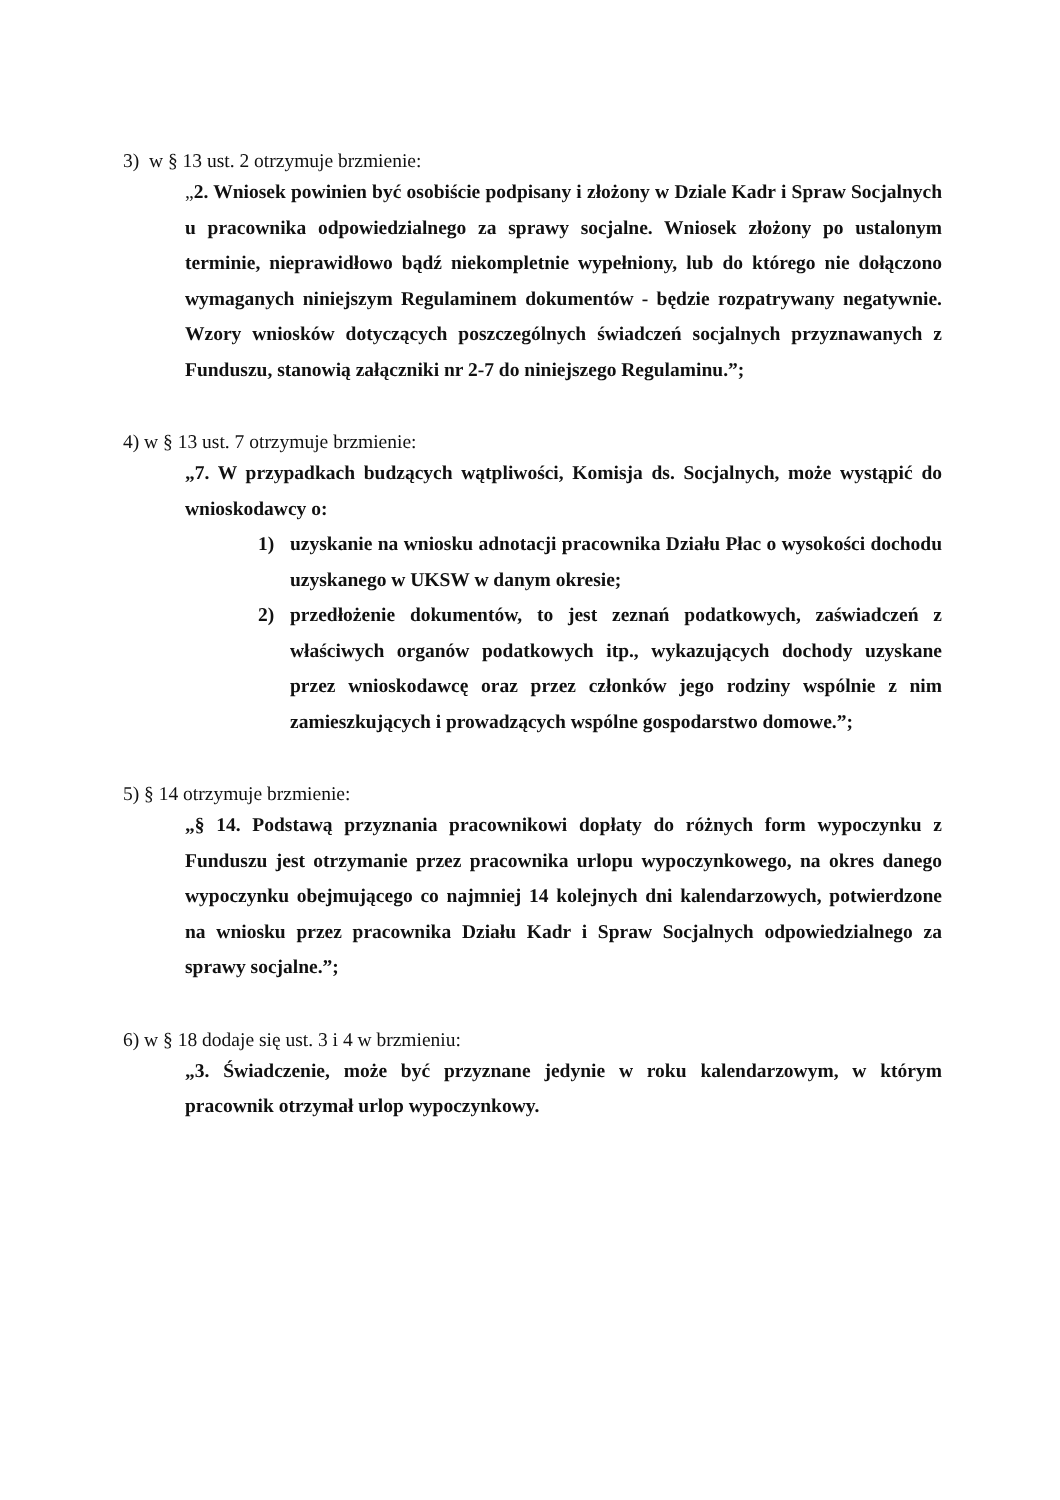3) w § 13 ust. 2 otrzymuje brzmienie:
„2. Wniosek powinien być osobiście podpisany i złożony w Dziale Kadr i Spraw Socjalnych u pracownika odpowiedzialnego za sprawy socjalne. Wniosek złożony po ustalonym terminie, nieprawidłowo bądź niekompletnie wypełniony, lub do którego nie dołączono wymaganych niniejszym Regulaminem dokumentów - będzie rozpatrywany negatywnie. Wzory wniosków dotyczących poszczególnych świadczeń socjalnych przyznawanych z Funduszu, stanowią załączniki nr 2-7 do niniejszego Regulaminu.”;
4) w § 13 ust. 7 otrzymuje brzmienie:
„7. W przypadkach budzących wątpliwości, Komisja ds. Socjalnych, może wystąpić do wnioskodawcy o:
1) uzyskanie na wniosku adnotacji pracownika Działu Płac o wysokości dochodu uzyskanego w UKSW w danym okresie;
2) przedłożenie dokumentów, to jest zeznań podatkowych, zaświadczeń z właściwych organów podatkowych itp., wykazujących dochody uzyskane przez wnioskodawcę oraz przez członków jego rodziny wspólnie z nim zamieszkujących i prowadzących wspólne gospodarstwo domowe.”;
5) § 14 otrzymuje brzmienie:
„§ 14. Podstawą przyznania pracownikowi dopłaty do różnych form wypoczynku z Funduszu jest otrzymanie przez pracownika urlopu wypoczynkowego, na okres danego wypoczynku obejmującego co najmniej 14 kolejnych dni kalendarzowych, potwierdzone na wniosku przez pracownika Działu Kadr i Spraw Socjalnych odpowiedzialnego za sprawy socjalne.”;
6) w § 18 dodaje się ust. 3 i 4 w brzmieniu:
„3. Świadczenie, może być przyznane jedynie w roku kalendarzowym, w którym pracownik otrzymał urlop wypoczynkowy.